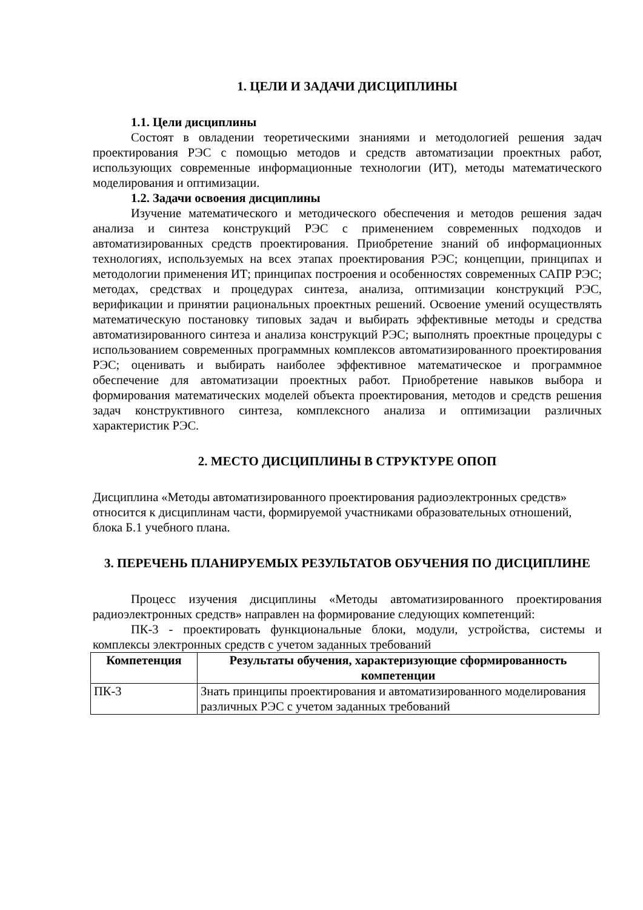1. ЦЕЛИ И ЗАДАЧИ ДИСЦИПЛИНЫ
1.1. Цели дисциплины
Состоят в овладении теоретическими знаниями и методологией решения задач проектирования РЭС с помощью методов и средств автоматизации проектных работ, использующих современные информационные технологии (ИТ), методы математического моделирования и оптимизации.
1.2. Задачи освоения дисциплины
Изучение математического и методического обеспечения и методов решения задач анализа и синтеза конструкций РЭС с применением современных подходов и автоматизированных средств проектирования. Приобретение знаний об информационных технологиях, используемых на всех этапах проектирования РЭС; концепции, принципах и методологии применения ИТ; принципах построения и особенностях современных САПР РЭС; методах, средствах и процедурах синтеза, анализа, оптимизации конструкций РЭС, верификации и принятии рациональных проектных решений. Освоение умений осуществлять математическую постановку типовых задач и выбирать эффективные методы и средства автоматизированного синтеза и анализа конструкций РЭС; выполнять проектные процедуры с использованием современных программных комплексов автоматизированного проектирования РЭС; оценивать и выбирать наиболее эффективное математическое и программное обеспечение для автоматизации проектных работ. Приобретение навыков выбора и формирования математических моделей объекта проектирования, методов и средств решения задач конструктивного синтеза, комплексного анализа и оптимизации различных характеристик РЭС.
2. МЕСТО ДИСЦИПЛИНЫ В СТРУКТУРЕ ОПОП
Дисциплина «Методы автоматизированного проектирования радиоэлектронных средств» относится к дисциплинам части, формируемой участниками образовательных отношений, блока Б.1 учебного плана.
3. ПЕРЕЧЕНЬ ПЛАНИРУЕМЫХ РЕЗУЛЬТАТОВ ОБУЧЕНИЯ ПО ДИСЦИПЛИНЕ
Процесс изучения дисциплины «Методы автоматизированного проектирования радиоэлектронных средств» направлен на формирование следующих компетенций:
ПК-3 - проектировать функциональные блоки, модули, устройства, системы и комплексы электронных средств с учетом заданных требований
| Компетенция | Результаты обучения, характеризующие сформированность компетенции |
| --- | --- |
| ПК-3 | Знать принципы проектирования и автоматизированного моделирования различных РЭС с учетом заданных требований |